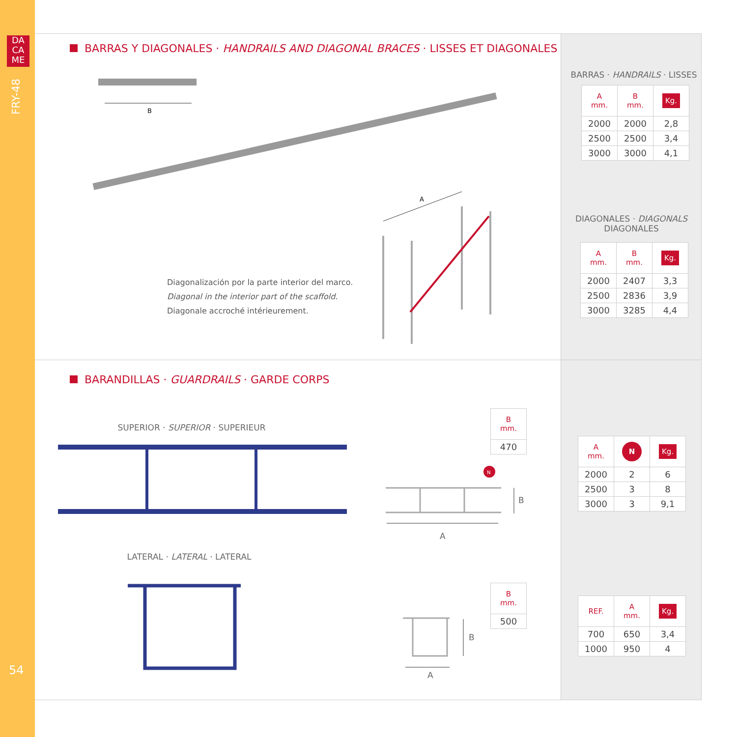DA
CA
ME
FRY-48
54
BARRAS Y DIAGONALES · HANDRAILS AND DIAGONAL BRACES · LISSES ET DIAGONALES
B
A
Diagonalización por la parte interior del marco.
Diagonal in the interior part of the scaffold.
Diagonale accroché intérieurement.
BARRAS · HANDRAILS · LISSES
| A mm. | B mm. | Kg. |
| --- | --- | --- |
| 2000 | 2000 | 2,8 |
| 2500 | 2500 | 3,4 |
| 3000 | 3000 | 4,1 |
DIAGONALES · DIAGONALS
DIAGONALES
| A mm. | B mm. | Kg. |
| --- | --- | --- |
| 2000 | 2407 | 3,3 |
| 2500 | 2836 | 3,9 |
| 3000 | 3285 | 4,4 |
BARANDILLAS · GUARDRAILS · GARDE CORPS
SUPERIOR · SUPERIOR · SUPERIEUR
| B mm. |
| --- |
| 470 |
N
A
B
| A mm. | N | Kg. |
| --- | --- | --- |
| 2000 | 2 | 6 |
| 2500 | 3 | 8 |
| 3000 | 3 | 9,1 |
LATERAL · LATERAL · LATERAL
| B mm. |
| --- |
| 500 |
A
B
| REF. | A mm. | Kg. |
| --- | --- | --- |
| 700 | 650 | 3,4 |
| 1000 | 950 | 4 |